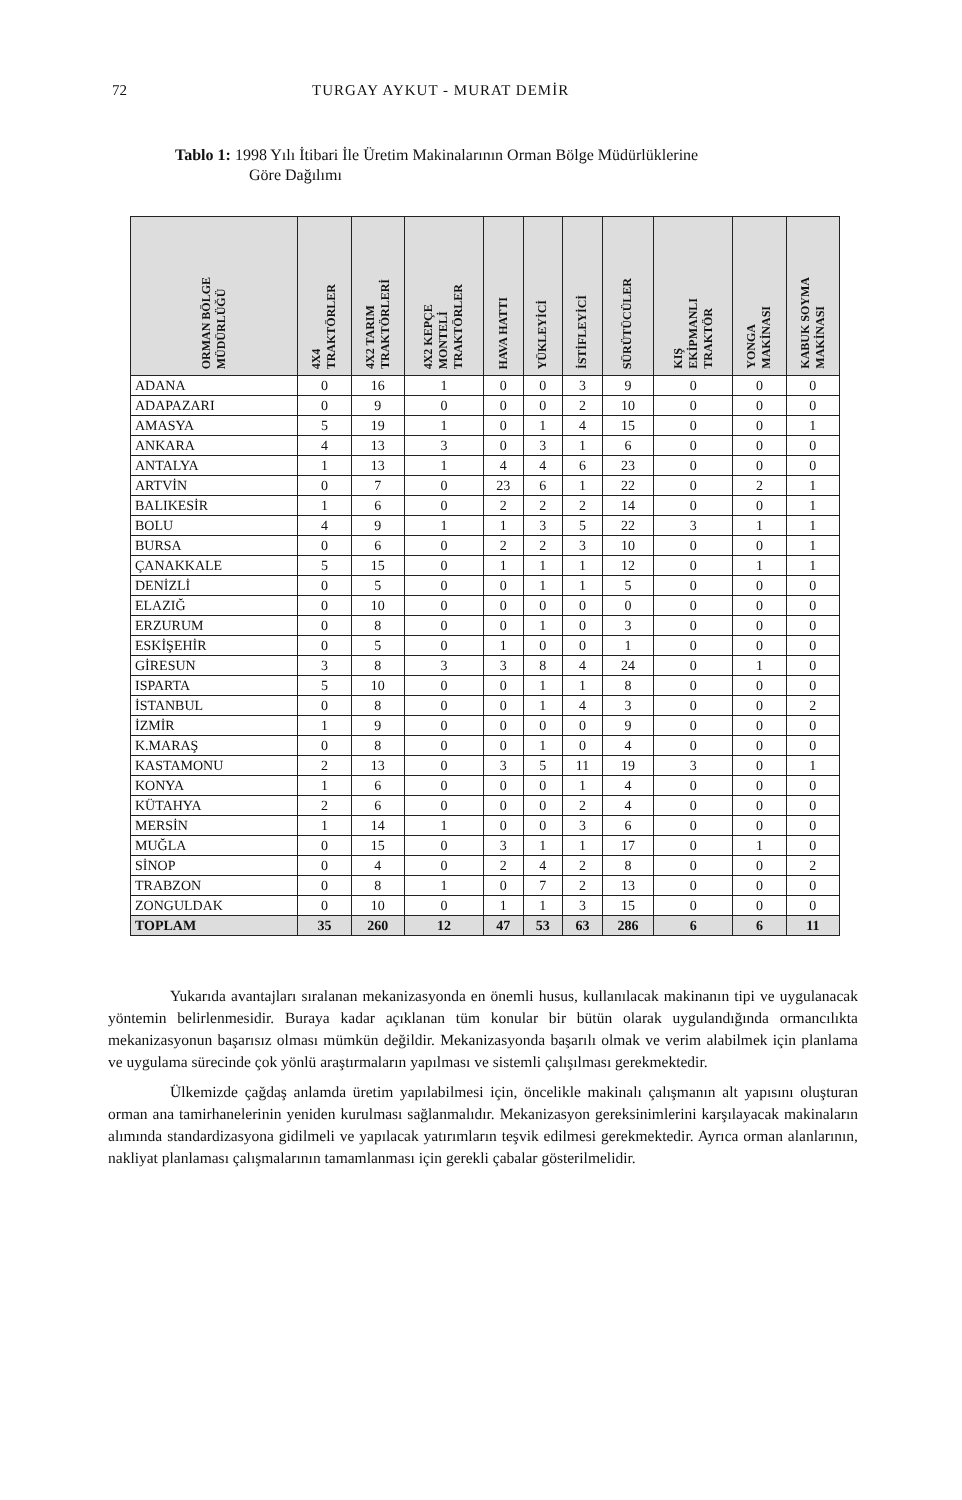72 TURGAY AYKUT - MURAT DEMİR
Tablo 1: 1998 Yılı İtibari İle Üretim Makinalarının Orman Bölge Müdürlüklerine
Göre Dağılımı
| ORMAN BÖLGE MÜDÜRLÜĞÜ | 4X4 TRAKTÖRLER | 4X2 TARIM TRAKTÖRLERİ | 4X2 KEPÇE MONTELİ TRAKTÖRLER | HAVA HATTI | YÜKLEYİCİ | İSTİFLEYİCİ | SÜRÜTÜCÜLER | KIŞ EKİPMANLI TRAKTÖR | YONGA MAKİNASI | KABUK SOYMA MAKİNASI |
| --- | --- | --- | --- | --- | --- | --- | --- | --- | --- | --- |
| ADANA | 0 | 16 | 1 | 0 | 0 | 3 | 9 | 0 | 0 | 0 |
| ADAPAZARI | 0 | 9 | 0 | 0 | 0 | 2 | 10 | 0 | 0 | 0 |
| AMASYA | 5 | 19 | 1 | 0 | 1 | 4 | 15 | 0 | 0 | 1 |
| ANKARA | 4 | 13 | 3 | 0 | 3 | 1 | 6 | 0 | 0 | 0 |
| ANTALYA | 1 | 13 | 1 | 4 | 4 | 6 | 23 | 0 | 0 | 0 |
| ARTVİN | 0 | 7 | 0 | 23 | 6 | 1 | 22 | 0 | 2 | 1 |
| BALIKESİR | 1 | 6 | 0 | 2 | 2 | 2 | 14 | 0 | 0 | 1 |
| BOLU | 4 | 9 | 1 | 1 | 3 | 5 | 22 | 3 | 1 | 1 |
| BURSA | 0 | 6 | 0 | 2 | 2 | 3 | 10 | 0 | 0 | 1 |
| ÇANAKKALE | 5 | 15 | 0 | 1 | 1 | 1 | 12 | 0 | 1 | 1 |
| DENİZLİ | 0 | 5 | 0 | 0 | 1 | 1 | 5 | 0 | 0 | 0 |
| ELAZIĞ | 0 | 10 | 0 | 0 | 0 | 0 | 0 | 0 | 0 | 0 |
| ERZURUM | 0 | 8 | 0 | 0 | 1 | 0 | 3 | 0 | 0 | 0 |
| ESKİŞEHİR | 0 | 5 | 0 | 1 | 0 | 0 | 1 | 0 | 0 | 0 |
| GİRESUN | 3 | 8 | 3 | 3 | 8 | 4 | 24 | 0 | 1 | 0 |
| ISPARTA | 5 | 10 | 0 | 0 | 1 | 1 | 8 | 0 | 0 | 0 |
| İSTANBUL | 0 | 8 | 0 | 0 | 1 | 4 | 3 | 0 | 0 | 2 |
| İZMİR | 1 | 9 | 0 | 0 | 0 | 0 | 9 | 0 | 0 | 0 |
| K.MARAŞ | 0 | 8 | 0 | 0 | 1 | 0 | 4 | 0 | 0 | 0 |
| KASTAMONU | 2 | 13 | 0 | 3 | 5 | 11 | 19 | 3 | 0 | 1 |
| KONYA | 1 | 6 | 0 | 0 | 0 | 1 | 4 | 0 | 0 | 0 |
| KÜTAHYA | 2 | 6 | 0 | 0 | 0 | 2 | 4 | 0 | 0 | 0 |
| MERSİN | 1 | 14 | 1 | 0 | 0 | 3 | 6 | 0 | 0 | 0 |
| MUĞLA | 0 | 15 | 0 | 3 | 1 | 1 | 17 | 0 | 1 | 0 |
| SİNOP | 0 | 4 | 0 | 2 | 4 | 2 | 8 | 0 | 0 | 2 |
| TRABZON | 0 | 8 | 1 | 0 | 7 | 2 | 13 | 0 | 0 | 0 |
| ZONGULDAK | 0 | 10 | 0 | 1 | 1 | 3 | 15 | 0 | 0 | 0 |
| TOPLAM | 35 | 260 | 12 | 47 | 53 | 63 | 286 | 6 | 6 | 11 |
Yukarıda avantajları sıralanan mekanizasyonda en önemli husus, kullanılacak makinanın tipi ve uygulanacak yöntemin belirlenmesidir. Buraya kadar açıklanan tüm konular bir bütün olarak uygulandığında ormancılıkta mekanizasyonun başarısız olması mümkün değildir. Mekanizasyonda başarılı olmak ve verim alabilmek için planlama ve uygulama sürecinde çok yönlü araştırmaların yapılması ve sistemli çalışılması gerekmektedir.
Ülkemizde çağdaş anlamda üretim yapılabilmesi için, öncelikle makinalı çalışmanın alt yapısını oluşturan orman ana tamirhanelerinin yeniden kurulması sağlanmalıdır. Mekanizasyon gereksinimlerini karşılayacak makinaların alımında standardizasyona gidilmeli ve yapılacak yatırımların teşvik edilmesi gerekmektedir. Ayrıca orman alanlarının, nakliyat planlaması çalışmalarının tamamlanması için gerekli çabalar gösterilmelidir.